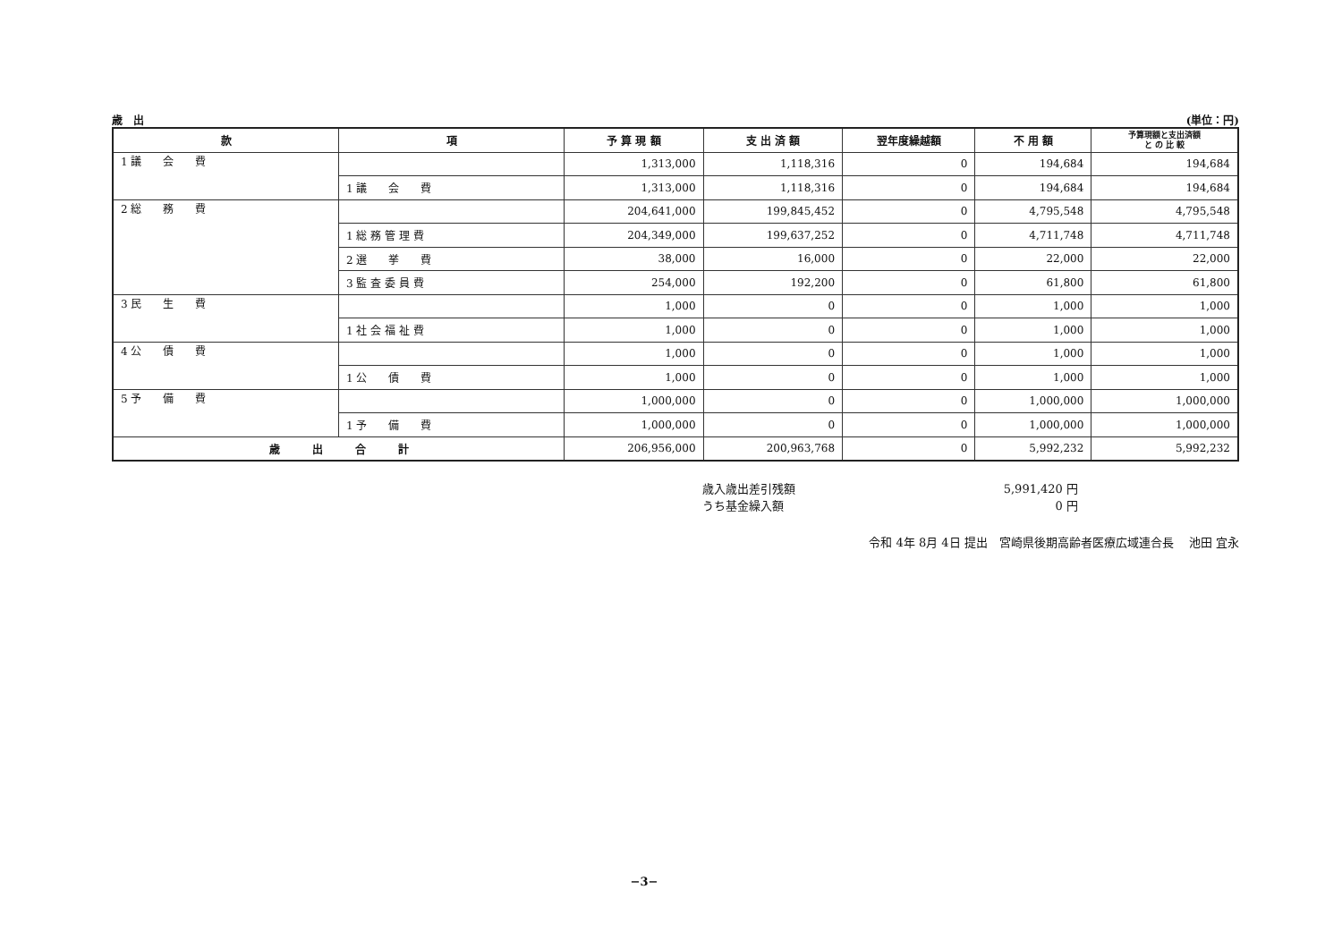歳　出 (単位：円)
| 款 | 項 | 予 算 現 額 | 支 出 済 額 | 翌年度繰越額 | 不 用 額 | 予算現額と支出済額 と の 比 較 |
| --- | --- | --- | --- | --- | --- | --- |
| 1 議 会 費 | | 1,313,000 | 1,118,316 | 0 | 194,684 | 194,684 |
| | 1 議 会 費 | 1,313,000 | 1,118,316 | 0 | 194,684 | 194,684 |
| 2 総 務 費 | | 204,641,000 | 199,845,452 | 0 | 4,795,548 | 4,795,548 |
| | 1 総 務 管 理 費 | 204,349,000 | 199,637,252 | 0 | 4,711,748 | 4,711,748 |
| | 2 選 挙 費 | 38,000 | 16,000 | 0 | 22,000 | 22,000 |
| | 3 監 査 委 員 費 | 254,000 | 192,200 | 0 | 61,800 | 61,800 |
| 3 民 生 費 | | 1,000 | 0 | 0 | 1,000 | 1,000 |
| | 1 社 会 福 祉 費 | 1,000 | 0 | 0 | 1,000 | 1,000 |
| 4 公 債 費 | | 1,000 | 0 | 0 | 1,000 | 1,000 |
| | 1 公 債 費 | 1,000 | 0 | 0 | 1,000 | 1,000 |
| 5 予 備 費 | | 1,000,000 | 0 | 0 | 1,000,000 | 1,000,000 |
| | 1 予 備 費 | 1,000,000 | 0 | 0 | 1,000,000 | 1,000,000 |
| 歳 出 合 計 | | 206,956,000 | 200,963,768 | 0 | 5,992,232 | 5,992,232 |
歳入歳出差引残額 5,991,420 円
うち基金繰入額 0 円
令和 4年 8月 4日 提出　宮崎県後期高齢者医療広域連合長　 池田 宜永
−3−